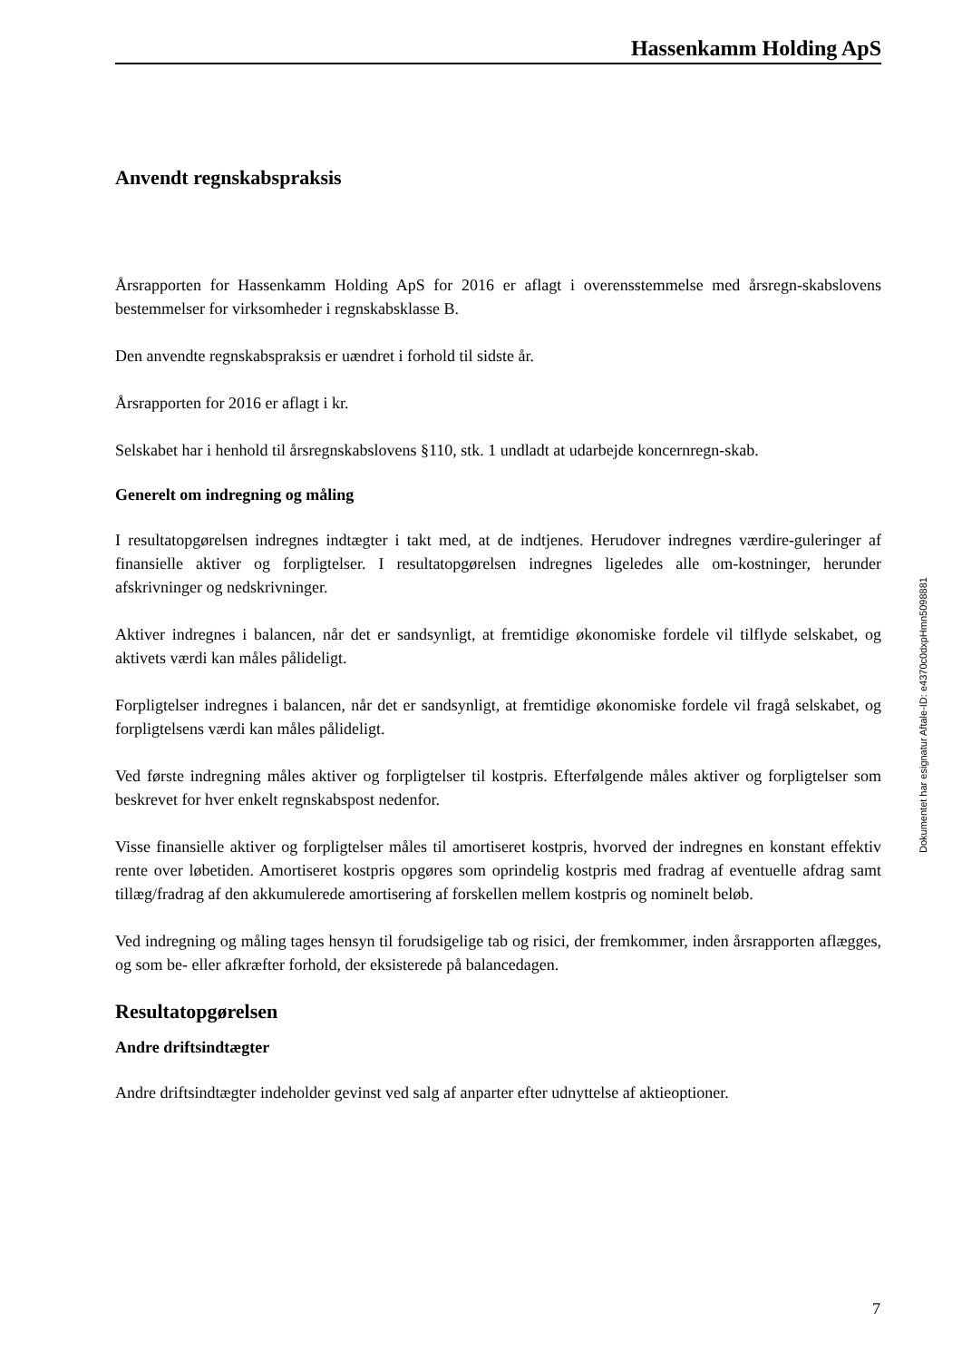Hassenkamm Holding ApS
Anvendt regnskabspraksis
Årsrapporten for Hassenkamm Holding ApS for 2016 er aflagt i overensstemmelse med årsregn-skabslovens bestemmelser for virksomheder i regnskabsklasse B.
Den anvendte regnskabspraksis er uændret i forhold til sidste år.
Årsrapporten for 2016 er aflagt i kr.
Selskabet har i henhold til årsregnskabslovens §110, stk. 1 undladt at udarbejde koncernregn-skab.
Generelt om indregning og måling
I resultatopgørelsen indregnes indtægter i takt med, at de indtjenes. Herudover indregnes værdire-guleringer af finansielle aktiver og forpligtelser. I resultatopgørelsen indregnes ligeledes alle om-kostninger, herunder afskrivninger og nedskrivninger.
Aktiver indregnes i balancen, når det er sandsynligt, at fremtidige økonomiske fordele vil tilflyde selskabet, og aktivets værdi kan måles pålideligt.
Forpligtelser indregnes i balancen, når det er sandsynligt, at fremtidige økonomiske fordele vil fragå selskabet, og forpligtelsens værdi kan måles pålideligt.
Ved første indregning måles aktiver og forpligtelser til kostpris. Efterfølgende måles aktiver og forpligtelser som beskrevet for hver enkelt regnskabspost nedenfor.
Visse finansielle aktiver og forpligtelser måles til amortiseret kostpris, hvorved der indregnes en konstant effektiv rente over løbetiden. Amortiseret kostpris opgøres som oprindelig kostpris med fradrag af eventuelle afdrag samt tillæg/fradrag af den akkumulerede amortisering af forskellen mellem kostpris og nominelt beløb.
Ved indregning og måling tages hensyn til forudsigelige tab og risici, der fremkommer, inden årsrapporten aflægges, og som be- eller afkræfter forhold, der eksisterede på balancedagen.
Resultatopgørelsen
Andre driftsindtægter
Andre driftsindtægter indeholder gevinst ved salg af anparter efter udnyttelse af aktieoptioner.
Dokumentet har esignatur Aftale-ID: e4370c0dxpHmn5098881
7